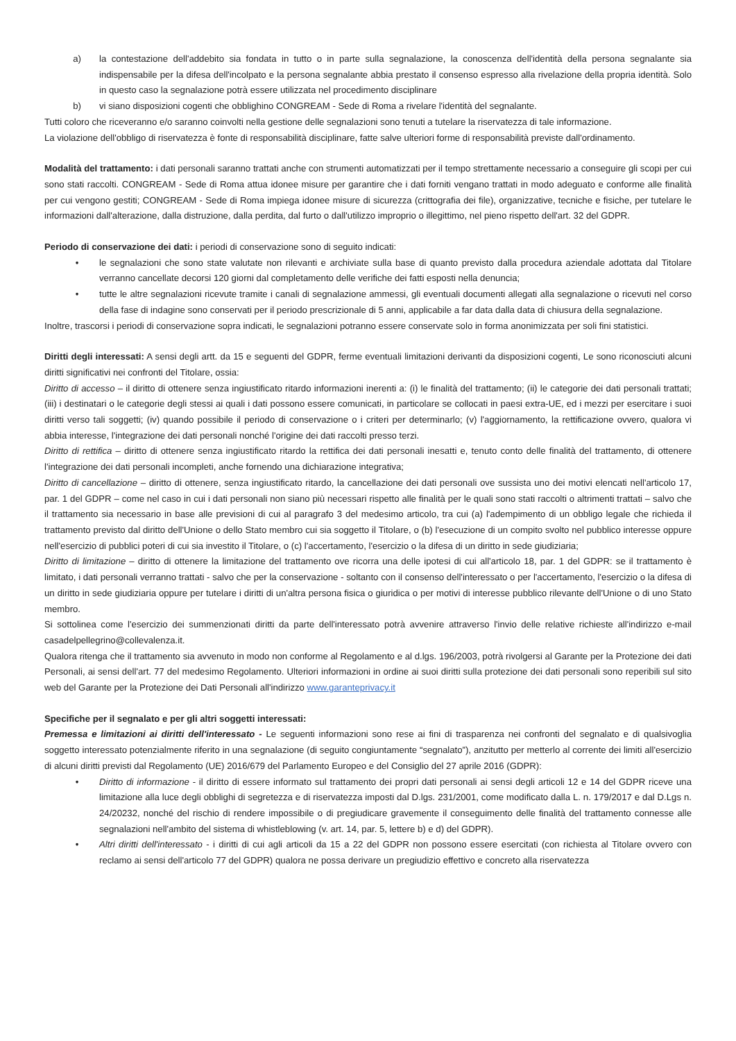a) la contestazione dell'addebito sia fondata in tutto o in parte sulla segnalazione, la conoscenza dell'identità della persona segnalante sia indispensabile per la difesa dell'incolpato e la persona segnalante abbia prestato il consenso espresso alla rivelazione della propria identità. Solo in questo caso la segnalazione potrà essere utilizzata nel procedimento disciplinare
b) vi siano disposizioni cogenti che obblighino CONGREAM - Sede di Roma a rivelare l'identità del segnalante.
Tutti coloro che riceveranno e/o saranno coinvolti nella gestione delle segnalazioni sono tenuti a tutelare la riservatezza di tale informazione.
La violazione dell'obbligo di riservatezza è fonte di responsabilità disciplinare, fatte salve ulteriori forme di responsabilità previste dall'ordinamento.
Modalità del trattamento: i dati personali saranno trattati anche con strumenti automatizzati per il tempo strettamente necessario a conseguire gli scopi per cui sono stati raccolti. CONGREAM - Sede di Roma attua idonee misure per garantire che i dati forniti vengano trattati in modo adeguato e conforme alle finalità per cui vengono gestiti; CONGREAM - Sede di Roma impiega idonee misure di sicurezza (crittografia dei file), organizzative, tecniche e fisiche, per tutelare le informazioni dall'alterazione, dalla distruzione, dalla perdita, dal furto o dall'utilizzo improprio o illegittimo, nel pieno rispetto dell'art. 32 del GDPR.
Periodo di conservazione dei dati: i periodi di conservazione sono di seguito indicati:
• le segnalazioni che sono state valutate non rilevanti e archiviate sulla base di quanto previsto dalla procedura aziendale adottata dal Titolare verranno cancellate decorsi 120 giorni dal completamento delle verifiche dei fatti esposti nella denuncia;
• tutte le altre segnalazioni ricevute tramite i canali di segnalazione ammessi, gli eventuali documenti allegati alla segnalazione o ricevuti nel corso della fase di indagine sono conservati per il periodo prescrizionale di 5 anni, applicabile a far data dalla data di chiusura della segnalazione.
Inoltre, trascorsi i periodi di conservazione sopra indicati, le segnalazioni potranno essere conservate solo in forma anonimizzata per soli fini statistici.
Diritti degli interessati: A sensi degli artt. da 15 e seguenti del GDPR, ferme eventuali limitazioni derivanti da disposizioni cogenti, Le sono riconosciuti alcuni diritti significativi nei confronti del Titolare, ossia:
Diritto di accesso – il diritto di ottenere senza ingiustificato ritardo informazioni inerenti a: (i) le finalità del trattamento; (ii) le categorie dei dati personali trattati; (iii) i destinatari o le categorie degli stessi ai quali i dati possono essere comunicati, in particolare se collocati in paesi extra-UE, ed i mezzi per esercitare i suoi diritti verso tali soggetti; (iv) quando possibile il periodo di conservazione o i criteri per determinarlo; (v) l'aggiornamento, la rettificazione ovvero, qualora vi abbia interesse, l'integrazione dei dati personali nonché l'origine dei dati raccolti presso terzi.
Diritto di rettifica – diritto di ottenere senza ingiustificato ritardo la rettifica dei dati personali inesatti e, tenuto conto delle finalità del trattamento, di ottenere l'integrazione dei dati personali incompleti, anche fornendo una dichiarazione integrativa;
Diritto di cancellazione – diritto di ottenere, senza ingiustificato ritardo, la cancellazione dei dati personali ove sussista uno dei motivi elencati nell'articolo 17, par. 1 del GDPR – come nel caso in cui i dati personali non siano più necessari rispetto alle finalità per le quali sono stati raccolti o altrimenti trattati – salvo che il trattamento sia necessario in base alle previsioni di cui al paragrafo 3 del medesimo articolo, tra cui (a) l'adempimento di un obbligo legale che richieda il trattamento previsto dal diritto dell'Unione o dello Stato membro cui sia soggetto il Titolare, o (b) l'esecuzione di un compito svolto nel pubblico interesse oppure nell'esercizio di pubblici poteri di cui sia investito il Titolare, o (c) l'accertamento, l'esercizio o la difesa di un diritto in sede giudiziaria;
Diritto di limitazione – diritto di ottenere la limitazione del trattamento ove ricorra una delle ipotesi di cui all'articolo 18, par. 1 del GDPR: se il trattamento è limitato, i dati personali verranno trattati - salvo che per la conservazione - soltanto con il consenso dell'interessato o per l'accertamento, l'esercizio o la difesa di un diritto in sede giudiziaria oppure per tutelare i diritti di un'altra persona fisica o giuridica o per motivi di interesse pubblico rilevante dell'Unione o di uno Stato membro.
Si sottolinea come l'esercizio dei summenzionati diritti da parte dell'interessato potrà avvenire attraverso l'invio delle relative richieste all'indirizzo e-mail casadelpellegrino@collevalenza.it.
Qualora ritenga che il trattamento sia avvenuto in modo non conforme al Regolamento e al d.lgs. 196/2003, potrà rivolgersi al Garante per la Protezione dei dati Personali, ai sensi dell'art. 77 del medesimo Regolamento. Ulteriori informazioni in ordine ai suoi diritti sulla protezione dei dati personali sono reperibili sul sito web del Garante per la Protezione dei Dati Personali all'indirizzo www.garanteprivacy.it
Specifiche per il segnalato e per gli altri soggetti interessati:
Premessa e limitazioni ai diritti dell'interessato - Le seguenti informazioni sono rese ai fini di trasparenza nei confronti del segnalato e di qualsivoglia soggetto interessato potenzialmente riferito in una segnalazione (di seguito congiuntamente “segnalato”), anzitutto per metterlo al corrente dei limiti all'esercizio di alcuni diritti previsti dal Regolamento (UE) 2016/679 del Parlamento Europeo e del Consiglio del 27 aprile 2016 (GDPR):
• Diritto di informazione - il diritto di essere informato sul trattamento dei propri dati personali ai sensi degli articoli 12 e 14 del GDPR riceve una limitazione alla luce degli obblighi di segretezza e di riservatezza imposti dal D.lgs. 231/2001, come modificato dalla L. n. 179/2017 e dal D.Lgs n. 24/20232, nonché del rischio di rendere impossibile o di pregiudicare gravemente il conseguimento delle finalità del trattamento connesse alle segnalazioni nell'ambito del sistema di whistleblowing (v. art. 14, par. 5, lettere b) e d) del GDPR).
• Altri diritti dell'interessato - i diritti di cui agli articoli da 15 a 22 del GDPR non possono essere esercitati (con richiesta al Titolare ovvero con reclamo ai sensi dell'articolo 77 del GDPR) qualora ne possa derivare un pregiudizio effettivo e concreto alla riservatezza